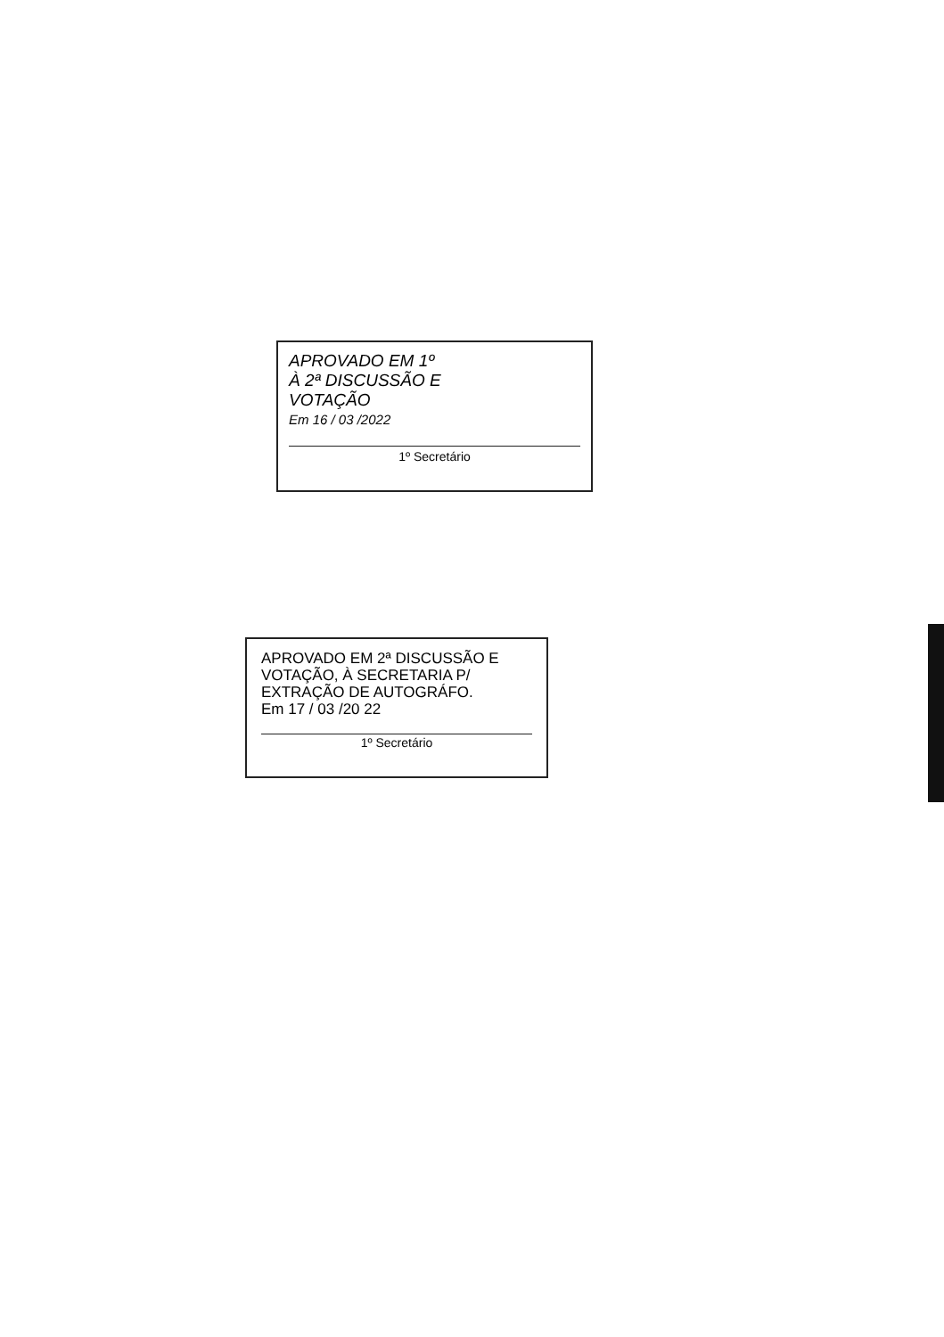APROVADO EM 1º
À 2ª DISCUSSÃO E
VOTAÇÃO
Em 16 / 03 /2022
1º Secretário
APROVADO EM 2ª DISCUSSÃO E VOTAÇÃO, À SECRETARIA P/ EXTRAÇÃO DE AUTOGRÁFO.
Em 17 / 03 /20 22
1º Secretário